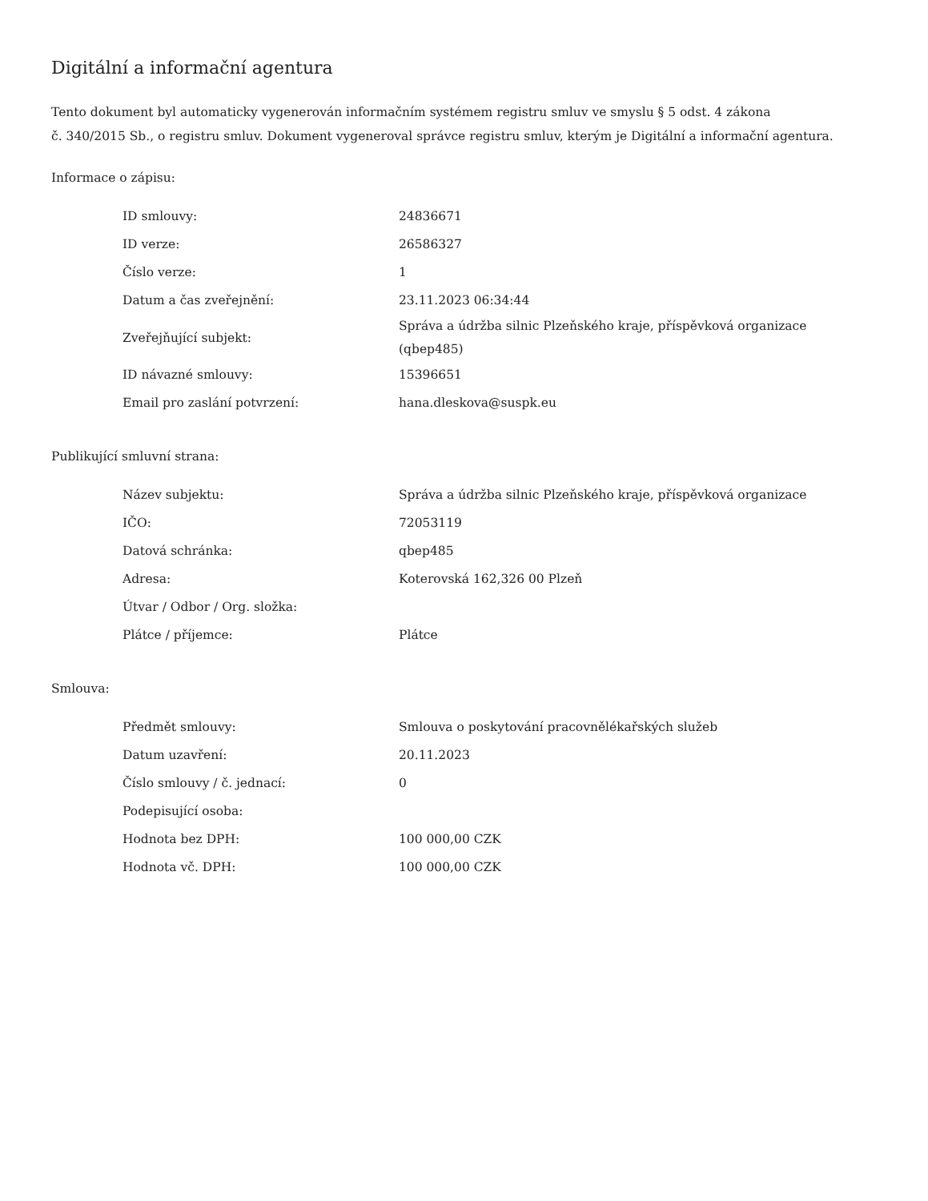Digitální a informační agentura
Tento dokument byl automaticky vygenerován informačním systémem registru smluv ve smyslu § 5 odst. 4 zákona
č. 340/2015 Sb., o registru smluv. Dokument vygeneroval správce registru smluv, kterým je Digitální a informační agentura.
Informace o zápisu:
| ID smlouvy: | 24836671 |
| ID verze: | 26586327 |
| Číslo verze: | 1 |
| Datum a čas zveřejnění: | 23.11.2023 06:34:44 |
| Zveřejňující subjekt: | Správa a údržba silnic Plzeňského kraje, příspěvková organizace (qbep485) |
| ID návazné smlouvy: | 15396651 |
| Email pro zaslání potvrzení: | hana.dleskova@suspk.eu |
Publikující smluvní strana:
| Název subjektu: | Správa a údržba silnic Plzeňského kraje, příspěvková organizace |
| IČO: | 72053119 |
| Datová schránka: | qbep485 |
| Adresa: | Koterovská 162,326 00 Plzeň |
| Útvar / Odbor / Org. složka: | |
| Plátce / příjemce: | Plátce |
Smlouva:
| Předmět smlouvy: | Smlouva o poskytování pracovnělékařských služeb |
| Datum uzavření: | 20.11.2023 |
| Číslo smlouvy / č. jednací: | 0 |
| Podepisující osoba: | |
| Hodnota bez DPH: | 100 000,00 CZK |
| Hodnota vč. DPH: | 100 000,00 CZK |